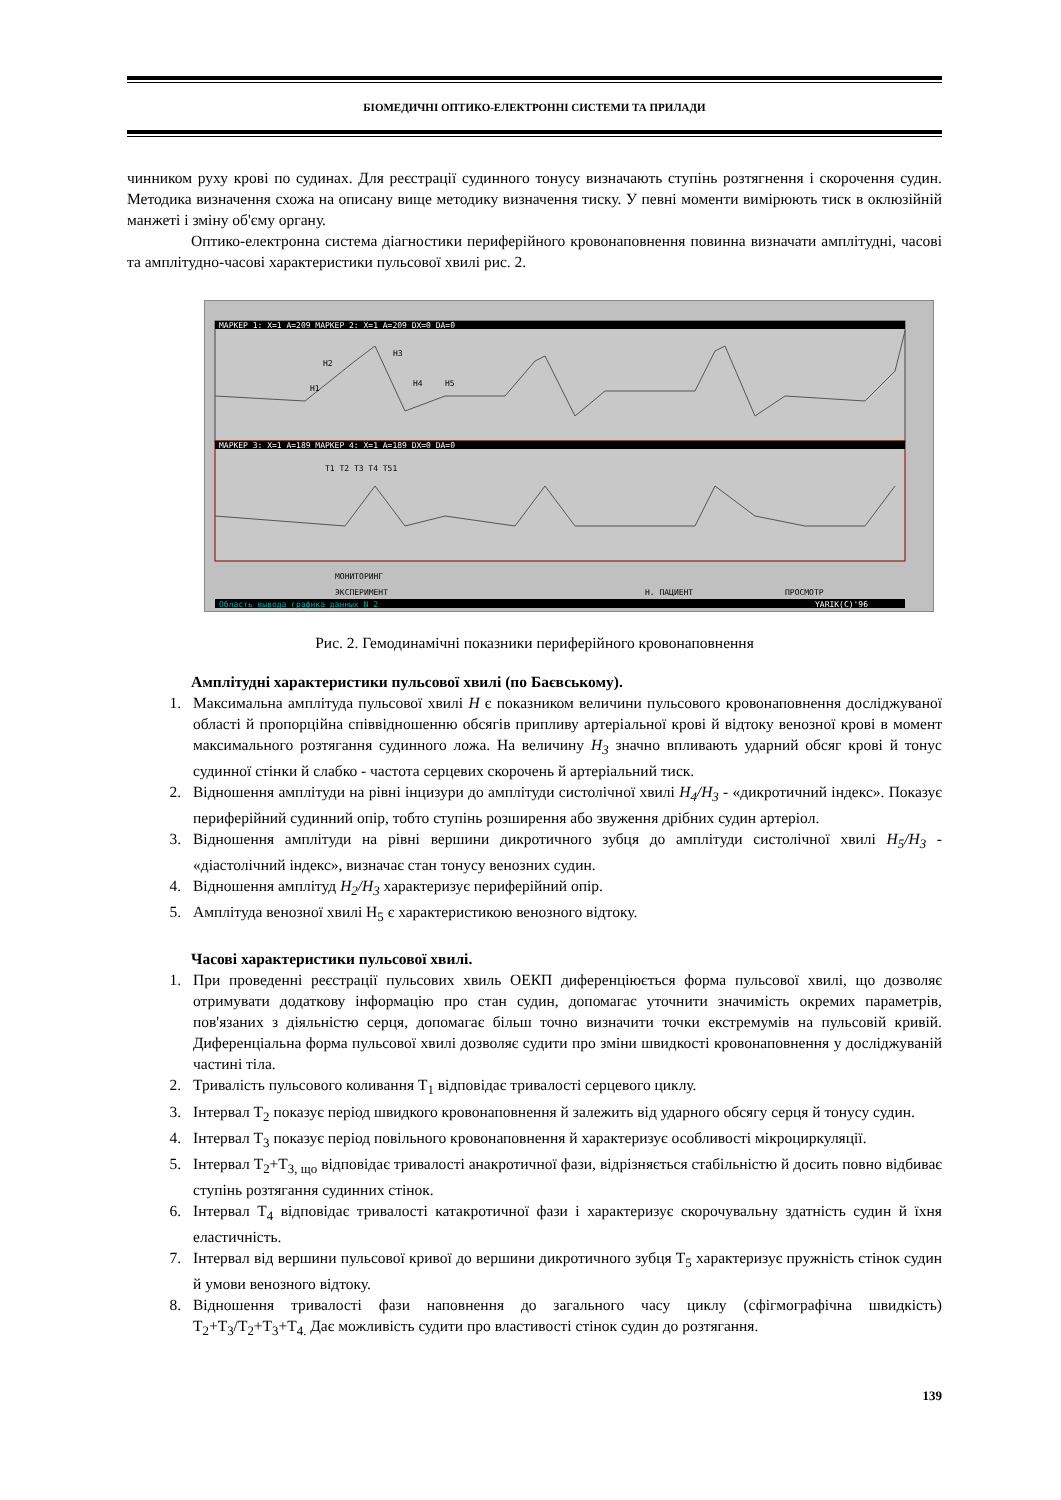БІОМЕДИЧНІ ОПТИКО-ЕЛЕКТРОННІ СИСТЕМИ ТА ПРИЛАДИ
чинником руху крові по судинах. Для реєстрації судинного тонусу визначають ступінь розтягнення і скорочення судин. Методика визначення схожа на описану вище методику визначення тиску. У певні моменти вимірюють тиск в оклюзійній манжеті і зміну об'єму органу.
Оптико-електронна система діагностики периферійного кровонаповнення повинна визначати амплітудні, часові та амплітудно-часові характеристики пульсової хвилі рис. 2.
МАРКЕР 1: X=1 A=209 МАРКЕР 2: X=1 A=209 DX=0 DA=0
H2
H1
H3
H4
H5
МАРКЕР 3: X=1 A=189 МАРКЕР 4: X=1 A=189 DX=0 DA=0
T1 T2 T3 T4 T51
МОНИТОРИНГ
ЭКСПЕРИМЕНТ
Н. ПАЦИЕНТ
ПРОСМОТР
Область вывода графика данных N 2
YARIK(C)'96
Рис. 2. Гемодинамічні показники периферійного кровонаповнення
Амплітудні характеристики пульсової хвилі (по Баєвському).
1. Максимальна амплітуда пульсової хвилі H є показником величини пульсового кровонаповнення досліджуваної області й пропорційна співвідношенню обсягів припливу артеріальної крові й відтоку венозної крові в момент максимального розтягання судинного ложа. На величину H<sub>3</sub> значно впливають ударний обсяг крові й тонус судинної стінки й слабко - частота серцевих скорочень й артеріальний тиск.
2. Відношення амплітуди на рівні інцизури до амплітуди систолічної хвилі H<sub>4</sub>/H<sub>3</sub> - «дикротичний індекс». Показує периферійний судинний опір, тобто ступінь розширення або звуження дрібних судин артеріол.
3. Відношення амплітуди на рівні вершини дикротичного зубця до амплітуди систолічної хвилі H<sub>5</sub>/H<sub>3</sub> - «діастолічний індекс», визначає стан тонусу венозних судин.
4. Відношення амплітуд H<sub>2</sub>/H<sub>3</sub> характеризує периферійний опір.
5. Амплітуда венозної хвилі H<sub>5</sub> є характеристикою венозного відтоку.
Часові характеристики пульсової хвилі.
1. При проведенні реєстрації пульсових хвиль ОЕКП диференціюється форма пульсової хвилі, що дозволяє отримувати додаткову інформацію про стан судин, допомагає уточнити значимість окремих параметрів, пов'язаних з діяльністю серця, допомагає більш точно визначити точки екстремумів на пульсовій кривій. Диференціальна форма пульсової хвилі дозволяє судити про зміни швидкості кровонаповнення у досліджуваній частині тіла.
2. Тривалість пульсового коливання T<sub>1</sub> відповідає тривалості серцевого циклу.
3. Інтервал T<sub>2</sub> показує період швидкого кровонаповнення й залежить від ударного обсягу серця й тонусу судин.
4. Інтервал T<sub>3</sub> показує період повільного кровонаповнення й характеризує особливості мікроциркуляції.
5. Інтервал T<sub>2</sub>+T<sub>3, що</sub> відповідає тривалості анакротичної фази, відрізняється стабільністю й досить повно відбиває ступінь розтягання судинних стінок.
6. Інтервал T<sub>4</sub> відповідає тривалості катакротичної фази і характеризує скорочувальну здатність судин й їхня еластичність.
7. Інтервал від вершини пульсової кривої до вершини дикротичного зубця T<sub>5</sub> характеризує пружність стінок судин й умови венозного відтоку.
8. Відношення тривалості фази наповнення до загального часу циклу (сфігмографічна швидкість) T<sub>2</sub>+T<sub>3</sub>/T<sub>2</sub>+T<sub>3</sub>+T<sub>4.</sub> Дає можливість судити про властивості стінок судин до розтягання.
139